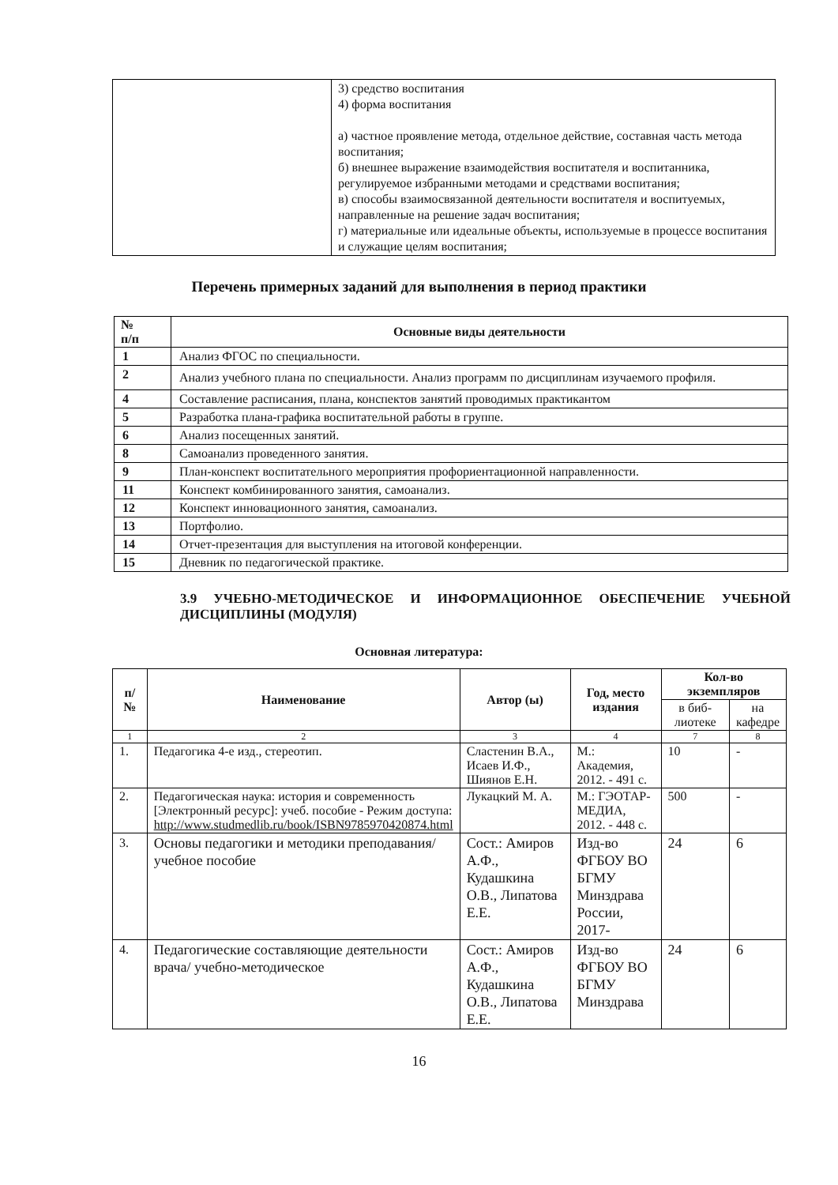| | 3) средство воспитания 4) форма воспитания а) частное проявление метода, отдельное действие, составная часть метода воспитания; б) внешнее выражение взаимодействия воспитателя и воспитанника, регулируемое избранными методами и средствами воспитания; в) способы взаимосвязанной деятельности воспитателя и воспитуемых, направленные на решение задач воспитания; г) материальные или идеальные объекты, используемые в процессе воспитания и служащие целям воспитания; |
Перечень примерных заданий для выполнения в период практики
| № п/п | Основные виды деятельности |
| --- | --- |
| 1 | Анализ ФГОС по специальности. |
| 2 | Анализ учебного плана по специальности. Анализ программ по дисциплинам изучаемого профиля. |
| 4 | Составление расписания, плана, конспектов занятий проводимых практикантом |
| 5 | Разработка плана-графика воспитательной работы в группе. |
| 6 | Анализ посещенных занятий. |
| 8 | Самоанализ проведенного занятия. |
| 9 | План-конспект воспитательного мероприятия профориентационной направленности. |
| 11 | Конспект комбинированного занятия, самоанализ. |
| 12 | Конспект инновационного занятия, самоанализ. |
| 13 | Портфолио. |
| 14 | Отчет-презентация для выступления на итоговой конференции. |
| 15 | Дневник по педагогической практике. |
3.9 УЧЕБНО-МЕТОДИЧЕСКОЕ И ИНФОРМАЦИОННОЕ ОБЕСПЕЧЕНИЕ УЧЕБНОЙ ДИСЦИПЛИНЫ (МОДУЛЯ)
Основная литература:
| п/№ | Наименование | Автор (ы) | Год, место издания | Кол-во экземпляров | |
| --- | --- | --- | --- | --- | --- |
| | | | | в биб-лиотеке | на кафедре |
| 1 | 2 | 3 | 4 | 7 | 8 |
| 1. | Педагогика 4-е изд., стереотип. | Сластенин В.А., Исаев И.Ф., Шиянов Е.Н. | М.: Академия, 2012. - 491 с. | 10 | - |
| 2. | Педагогическая наука: история и современность [Электронный ресурс]: учеб. пособие - Режим доступа: http://www.studmedlib.ru/book/ISBN9785970420874.html | Лукацкий М. А. | М.: ГЭОТАР-МЕДИА, 2012. - 448 с. | 500 | - |
| 3. | Основы педагогики и методики преподавания/ учебное пособие | Сост.: Амиров А.Ф., Кудашкина О.В., Липатова Е.Е. | Изд-во ФГБОУ ВО БГМУ Минздрава России, 2017- | 24 | 6 |
| 4. | Педагогические составляющие деятельности врача/ учебно-методическое | Сост.: Амиров А.Ф., Кудашкина О.В., Липатова Е.Е. | Изд-во ФГБОУ ВО БГМУ Минздрава | 24 | 6 |
16